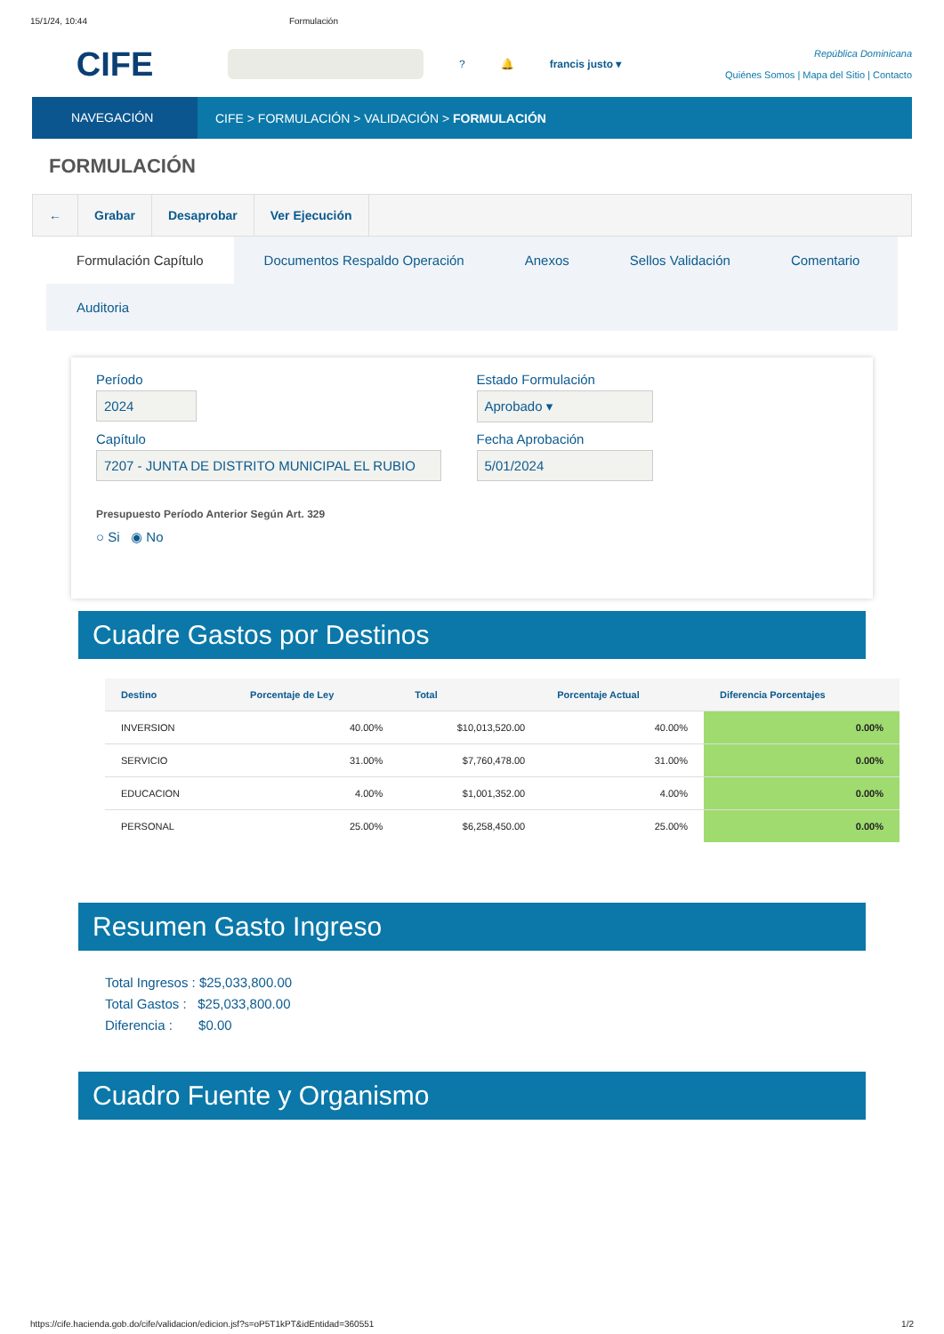15/1/24, 10:44 Formulación
CIFE
? 🔔 francis justo ▾
República Dominicana
Quiénes Somos | Mapa del Sitio | Contacto
NAVEGACIÓN
CIFE > FORMULACIÓN > VALIDACIÓN > FORMULACIÓN
FORMULACIÓN
← Grabar Desaprobar Ver Ejecución
Formulación Capítulo Documentos Respaldo Operación Anexos Sellos Validación Comentario Auditoria
Período
2024
Estado Formulación
Aprobado ▾
Capítulo
7207 - JUNTA DE DISTRITO MUNICIPAL EL RUBIO
Fecha Aprobación
5/01/2024
Presupuesto Período Anterior Según Art. 329
○ Si ◉ No
Cuadre Gastos por Destinos
| Destino | Porcentaje de Ley | Total | Porcentaje Actual | Diferencia Porcentajes |
| --- | --- | --- | --- | --- |
| INVERSION | 40.00% | $10,013,520.00 | 40.00% | 0.00% |
| SERVICIO | 31.00% | $7,760,478.00 | 31.00% | 0.00% |
| EDUCACION | 4.00% | $1,001,352.00 | 4.00% | 0.00% |
| PERSONAL | 25.00% | $6,258,450.00 | 25.00% | 0.00% |
Resumen Gasto Ingreso
Total Ingresos : $25,033,800.00
Total Gastos : $25,033,800.00
Diferencia : $0.00
Cuadro Fuente y Organismo
https://cife.hacienda.gob.do/cife/validacion/edicion.jsf?s=oP5T1kPT&idEntidad=360551 1/2